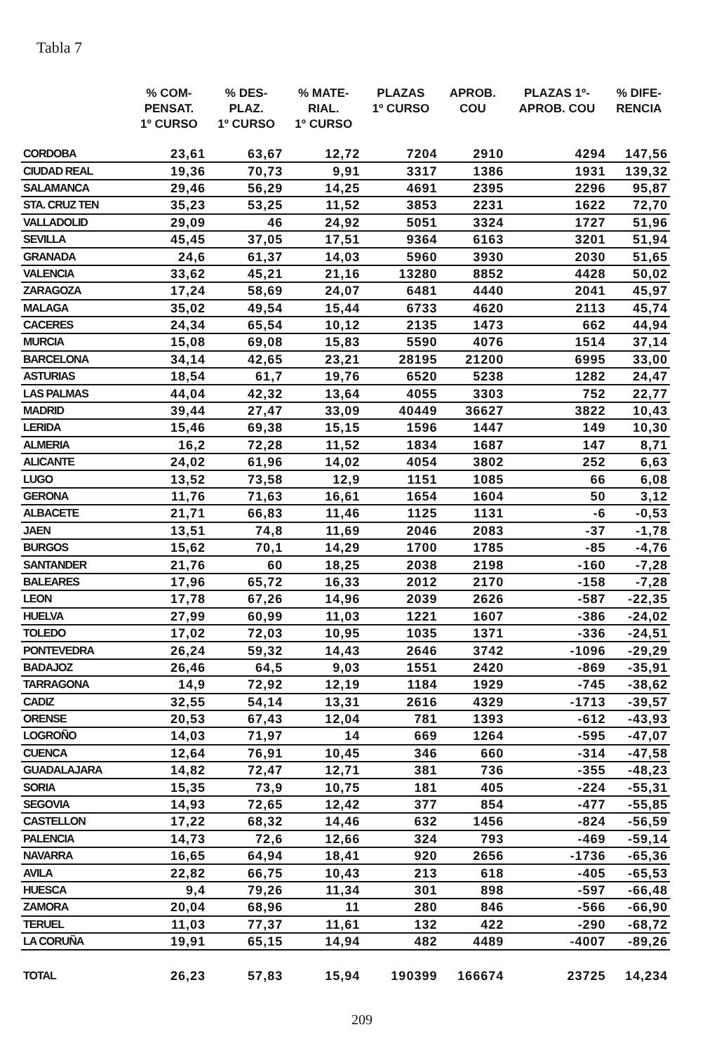Tabla 7
| | % COM- PENSAT. 1º CURSO | % DES- PLAZ. 1º CURSO | % MATE- RIAL. 1º CURSO | PLAZAS 1º CURSO | APROB. COU | PLAZAS 1º- APROB. COU | % DIFE- RENCIA |
| --- | --- | --- | --- | --- | --- | --- | --- |
| CORDOBA | 23,61 | 63,67 | 12,72 | 7204 | 2910 | 4294 | 147,56 |
| CIUDAD REAL | 19,36 | 70,73 | 9,91 | 3317 | 1386 | 1931 | 139,32 |
| SALAMANCA | 29,46 | 56,29 | 14,25 | 4691 | 2395 | 2296 | 95,87 |
| STA. CRUZ TEN | 35,23 | 53,25 | 11,52 | 3853 | 2231 | 1622 | 72,70 |
| VALLADOLID | 29,09 | 46 | 24,92 | 5051 | 3324 | 1727 | 51,96 |
| SEVILLA | 45,45 | 37,05 | 17,51 | 9364 | 6163 | 3201 | 51,94 |
| GRANADA | 24,6 | 61,37 | 14,03 | 5960 | 3930 | 2030 | 51,65 |
| VALENCIA | 33,62 | 45,21 | 21,16 | 13280 | 8852 | 4428 | 50,02 |
| ZARAGOZA | 17,24 | 58,69 | 24,07 | 6481 | 4440 | 2041 | 45,97 |
| MALAGA | 35,02 | 49,54 | 15,44 | 6733 | 4620 | 2113 | 45,74 |
| CACERES | 24,34 | 65,54 | 10,12 | 2135 | 1473 | 662 | 44,94 |
| MURCIA | 15,08 | 69,08 | 15,83 | 5590 | 4076 | 1514 | 37,14 |
| BARCELONA | 34,14 | 42,65 | 23,21 | 28195 | 21200 | 6995 | 33,00 |
| ASTURIAS | 18,54 | 61,7 | 19,76 | 6520 | 5238 | 1282 | 24,47 |
| LAS PALMAS | 44,04 | 42,32 | 13,64 | 4055 | 3303 | 752 | 22,77 |
| MADRID | 39,44 | 27,47 | 33,09 | 40449 | 36627 | 3822 | 10,43 |
| LERIDA | 15,46 | 69,38 | 15,15 | 1596 | 1447 | 149 | 10,30 |
| ALMERIA | 16,2 | 72,28 | 11,52 | 1834 | 1687 | 147 | 8,71 |
| ALICANTE | 24,02 | 61,96 | 14,02 | 4054 | 3802 | 252 | 6,63 |
| LUGO | 13,52 | 73,58 | 12,9 | 1151 | 1085 | 66 | 6,08 |
| GERONA | 11,76 | 71,63 | 16,61 | 1654 | 1604 | 50 | 3,12 |
| ALBACETE | 21,71 | 66,83 | 11,46 | 1125 | 1131 | -6 | -0,53 |
| JAEN | 13,51 | 74,8 | 11,69 | 2046 | 2083 | -37 | -1,78 |
| BURGOS | 15,62 | 70,1 | 14,29 | 1700 | 1785 | -85 | -4,76 |
| SANTANDER | 21,76 | 60 | 18,25 | 2038 | 2198 | -160 | -7,28 |
| BALEARES | 17,96 | 65,72 | 16,33 | 2012 | 2170 | -158 | -7,28 |
| LEON | 17,78 | 67,26 | 14,96 | 2039 | 2626 | -587 | -22,35 |
| HUELVA | 27,99 | 60,99 | 11,03 | 1221 | 1607 | -386 | -24,02 |
| TOLEDO | 17,02 | 72,03 | 10,95 | 1035 | 1371 | -336 | -24,51 |
| PONTEVEDRA | 26,24 | 59,32 | 14,43 | 2646 | 3742 | -1096 | -29,29 |
| BADAJOZ | 26,46 | 64,5 | 9,03 | 1551 | 2420 | -869 | -35,91 |
| TARRAGONA | 14,9 | 72,92 | 12,19 | 1184 | 1929 | -745 | -38,62 |
| CADIZ | 32,55 | 54,14 | 13,31 | 2616 | 4329 | -1713 | -39,57 |
| ORENSE | 20,53 | 67,43 | 12,04 | 781 | 1393 | -612 | -43,93 |
| LOGROÑO | 14,03 | 71,97 | 14 | 669 | 1264 | -595 | -47,07 |
| CUENCA | 12,64 | 76,91 | 10,45 | 346 | 660 | -314 | -47,58 |
| GUADALAJARA | 14,82 | 72,47 | 12,71 | 381 | 736 | -355 | -48,23 |
| SORIA | 15,35 | 73,9 | 10,75 | 181 | 405 | -224 | -55,31 |
| SEGOVIA | 14,93 | 72,65 | 12,42 | 377 | 854 | -477 | -55,85 |
| CASTELLON | 17,22 | 68,32 | 14,46 | 632 | 1456 | -824 | -56,59 |
| PALENCIA | 14,73 | 72,6 | 12,66 | 324 | 793 | -469 | -59,14 |
| NAVARRA | 16,65 | 64,94 | 18,41 | 920 | 2656 | -1736 | -65,36 |
| AVILA | 22,82 | 66,75 | 10,43 | 213 | 618 | -405 | -65,53 |
| HUESCA | 9,4 | 79,26 | 11,34 | 301 | 898 | -597 | -66,48 |
| ZAMORA | 20,04 | 68,96 | 11 | 280 | 846 | -566 | -66,90 |
| TERUEL | 11,03 | 77,37 | 11,61 | 132 | 422 | -290 | -68,72 |
| LA CORUÑA | 19,91 | 65,15 | 14,94 | 482 | 4489 | -4007 | -89,26 |
| TOTAL | 26,23 | 57,83 | 15,94 | 190399 | 166674 | 23725 | 14,234 |
209